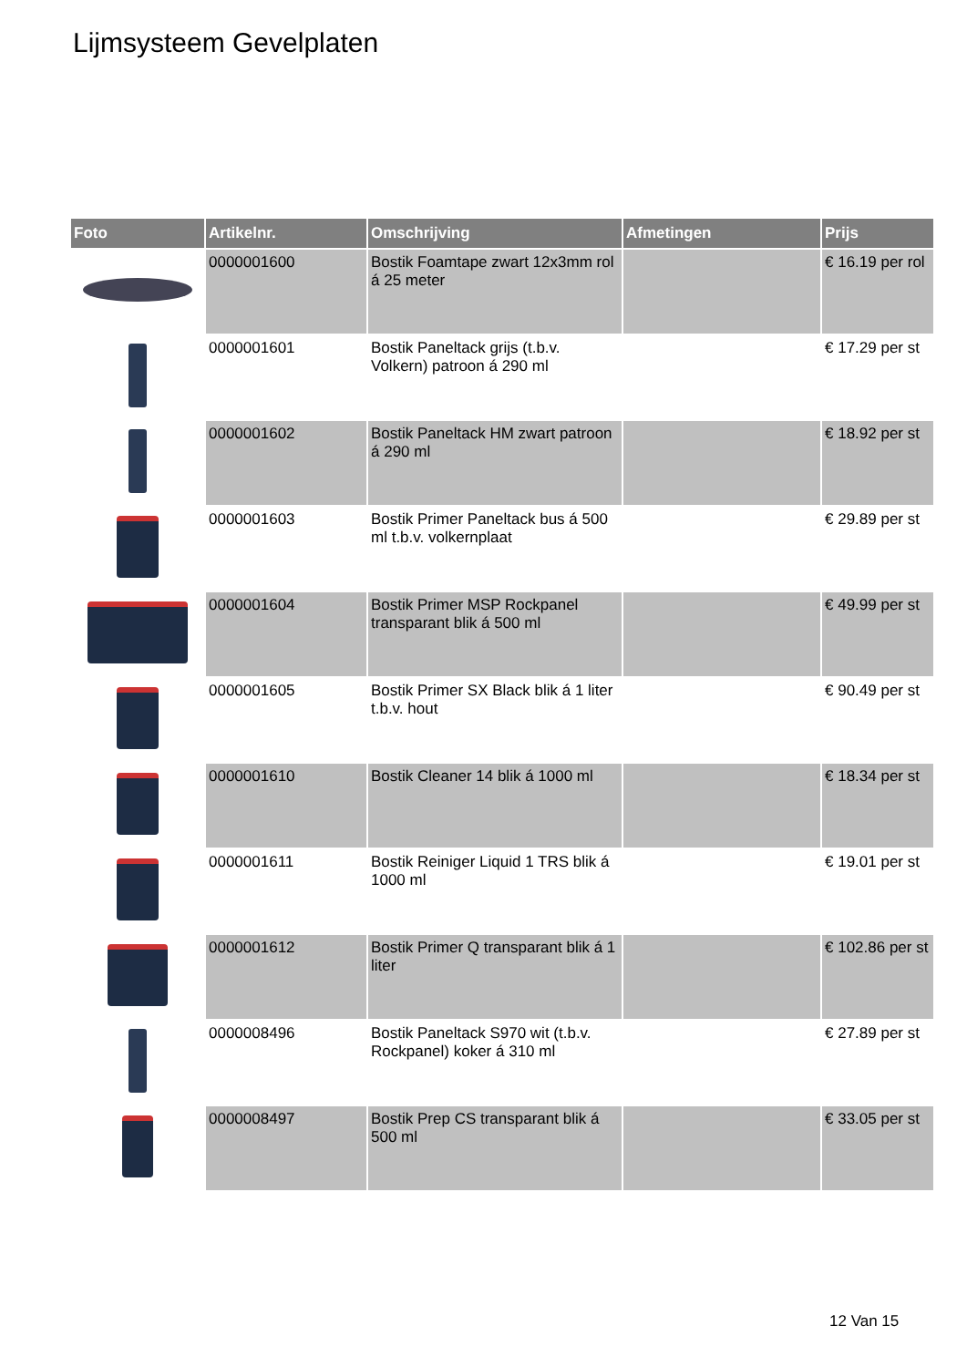Lijmsysteem Gevelplaten
| Foto | Artikelnr. | Omschrijving | Afmetingen | Prijs |
| --- | --- | --- | --- | --- |
| | 0000001600 | Bostik Foamtape zwart 12x3mm rol á 25 meter | | € 16.19 per rol |
| | 0000001601 | Bostik Paneltack grijs (t.b.v. Volkern) patroon á 290 ml | | € 17.29 per st |
| | 0000001602 | Bostik Paneltack HM zwart patroon á 290 ml | | € 18.92 per st |
| | 0000001603 | Bostik Primer Paneltack bus á 500 ml t.b.v. volkernplaat | | € 29.89 per st |
| | 0000001604 | Bostik Primer MSP Rockpanel transparant blik á 500 ml | | € 49.99 per st |
| | 0000001605 | Bostik Primer SX Black blik á 1 liter t.b.v. hout | | € 90.49 per st |
| | 0000001610 | Bostik Cleaner 14 blik á 1000 ml | | € 18.34 per st |
| | 0000001611 | Bostik Reiniger Liquid 1 TRS blik á 1000 ml | | € 19.01 per st |
| | 0000001612 | Bostik Primer Q transparant blik á 1 liter | | € 102.86 per st |
| | 0000008496 | Bostik Paneltack S970 wit (t.b.v. Rockpanel) koker á 310 ml | | € 27.89 per st |
| | 0000008497 | Bostik Prep CS transparant blik á 500 ml | | € 33.05 per st |
12 Van 15